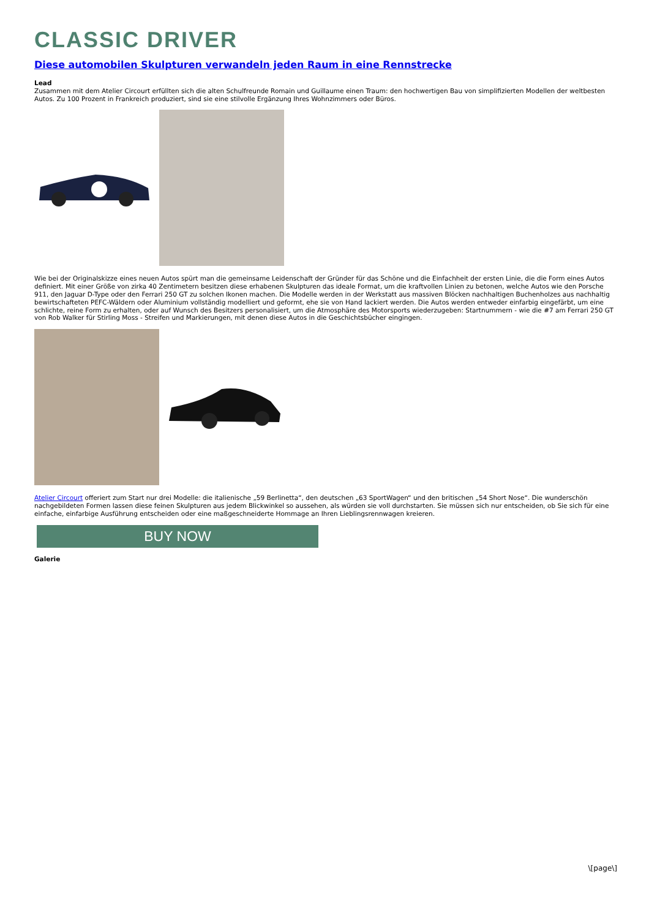CLASSIC DRIVER
Diese automobilen Skulpturen verwandeln jeden Raum in eine Rennstrecke
Lead
Zusammen mit dem Atelier Circourt erfüllten sich die alten Schulfreunde Romain und Guillaume einen Traum: den hochwertigen Bau von simplifizierten Modellen der weltbesten Autos. Zu 100 Prozent in Frankreich produziert, sind sie eine stilvolle Ergänzung Ihres Wohnzimmers oder Büros.
Wie bei der Originalskizze eines neuen Autos spürt man die gemeinsame Leidenschaft der Gründer für das Schöne und die Einfachheit der ersten Linie, die die Form eines Autos definiert. Mit einer Größe von zirka 40 Zentimetern besitzen diese erhabenen Skulpturen das ideale Format, um die kraftvollen Linien zu betonen, welche Autos wie den Porsche 911, den Jaguar D-Type oder den Ferrari 250 GT zu solchen Ikonen machen. Die Modelle werden in der Werkstatt aus massiven Blöcken nachhaltigen Buchenholzes aus nachhaltig bewirtschafteten PEFC-Wäldern oder Aluminium vollständig modelliert und geformt, ehe sie von Hand lackiert werden. Die Autos werden entweder einfarbig eingefärbt, um eine schlichte, reine Form zu erhalten, oder auf Wunsch des Besitzers personalisiert, um die Atmosphäre des Motorsports wiederzugeben: Startnummern - wie die #7 am Ferrari 250 GT von Rob Walker für Stirling Moss - Streifen und Markierungen, mit denen diese Autos in die Geschichtsbücher eingingen.
Atelier Circourt offeriert zum Start nur drei Modelle: die italienische „59 Berlinetta“, den deutschen „63 SportWagen“ und den britischen „54 Short Nose“. Die wunderschön nachgebildeten Formen lassen diese feinen Skulpturen aus jedem Blickwinkel so aussehen, als würden sie voll durchstarten. Sie müssen sich nur entscheiden, ob Sie sich für eine einfache, einfarbige Ausführung entscheiden oder eine maßgeschneiderte Hommage an Ihren Lieblingsrennwagen kreieren.
BUY NOW
Galerie
\[page\]